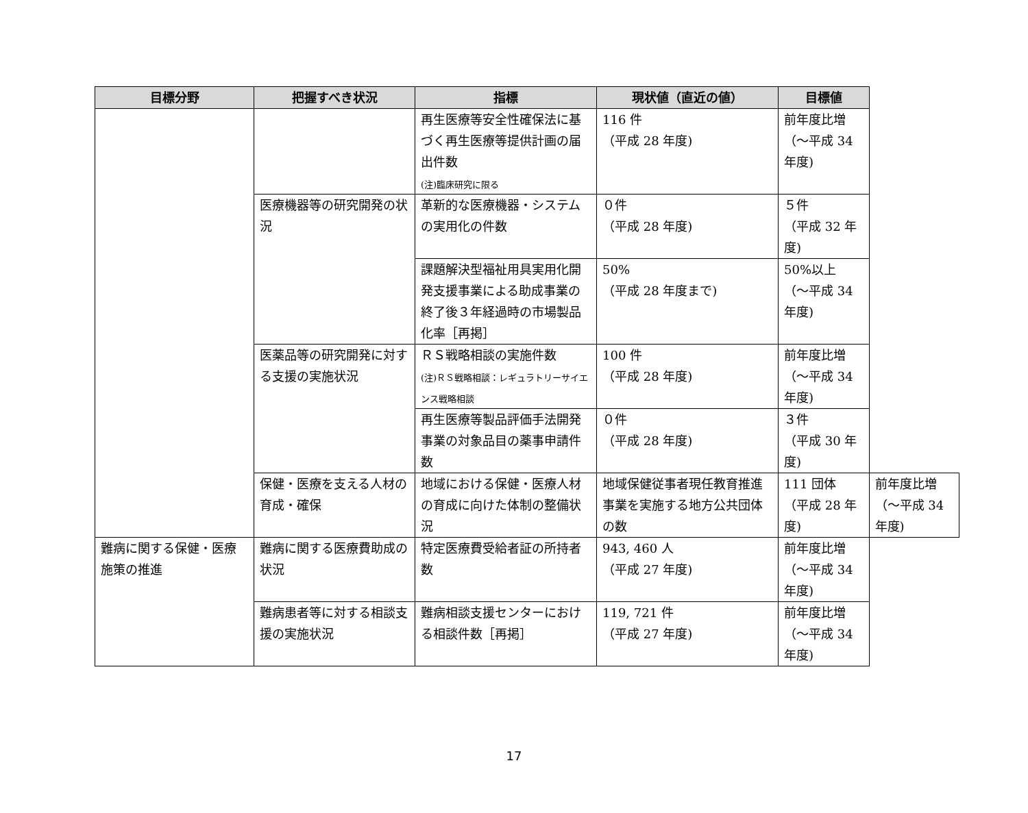| 目標分野 | 把握すべき状況 | 指標 | 現状値（直近の値） | 目標値 | |
| --- | --- | --- | --- | --- | --- |
| | | 再生医療等安全性確保法に基づく再生医療等提供計画の届出件数 (注)臨床研究に限る | 116 件 （平成 28 年度) | 前年度比増 （～平成 34 年度) | |
| | 医療機器等の研究開発の状況 | 革新的な医療機器・システムの実用化の件数 | ０件 （平成 28 年度) | ５件 （平成 32 年度) | |
| | | 課題解決型福祉用具実用化開発支援事業による助成事業の終了後３年経過時の市場製品化率［再掲］ | 50% （平成 28 年度まで) | 50%以上 （～平成 34 年度) | |
| | 医薬品等の研究開発に対する支援の実施状況 | ＲＳ戦略相談の実施件数 (注)ＲＳ戦略相談：レギュラトリーサイエンス戦略相談 | 100 件 （平成 28 年度) | 前年度比増 （～平成 34 年度) | |
| | | 再生医療等製品評価手法開発事業の対象品目の薬事申請件数 | ０件 （平成 28 年度) | ３件 （平成 30 年度) | |
| | 保健・医療を支える人材の育成・確保 | 地域における保健・医療人材の育成に向けた体制の整備状況 | 地域保健従事者現任教育推進事業を実施する地方公共団体の数 | 111 団体 （平成 28 年度) | 前年度比増 （～平成 34 年度) |
| 難病に関する保健・医療施策の推進 | 難病に関する医療費助成の状況 | 特定医療費受給者証の所持者数 | 943, 460 人 （平成 27 年度) | 前年度比増 （～平成 34 年度) | |
| | 難病患者等に対する相談支援の実施状況 | 難病相談支援センターにおける相談件数［再掲］ | 119, 721 件 （平成 27 年度) | 前年度比増 （～平成 34 年度) | |
17